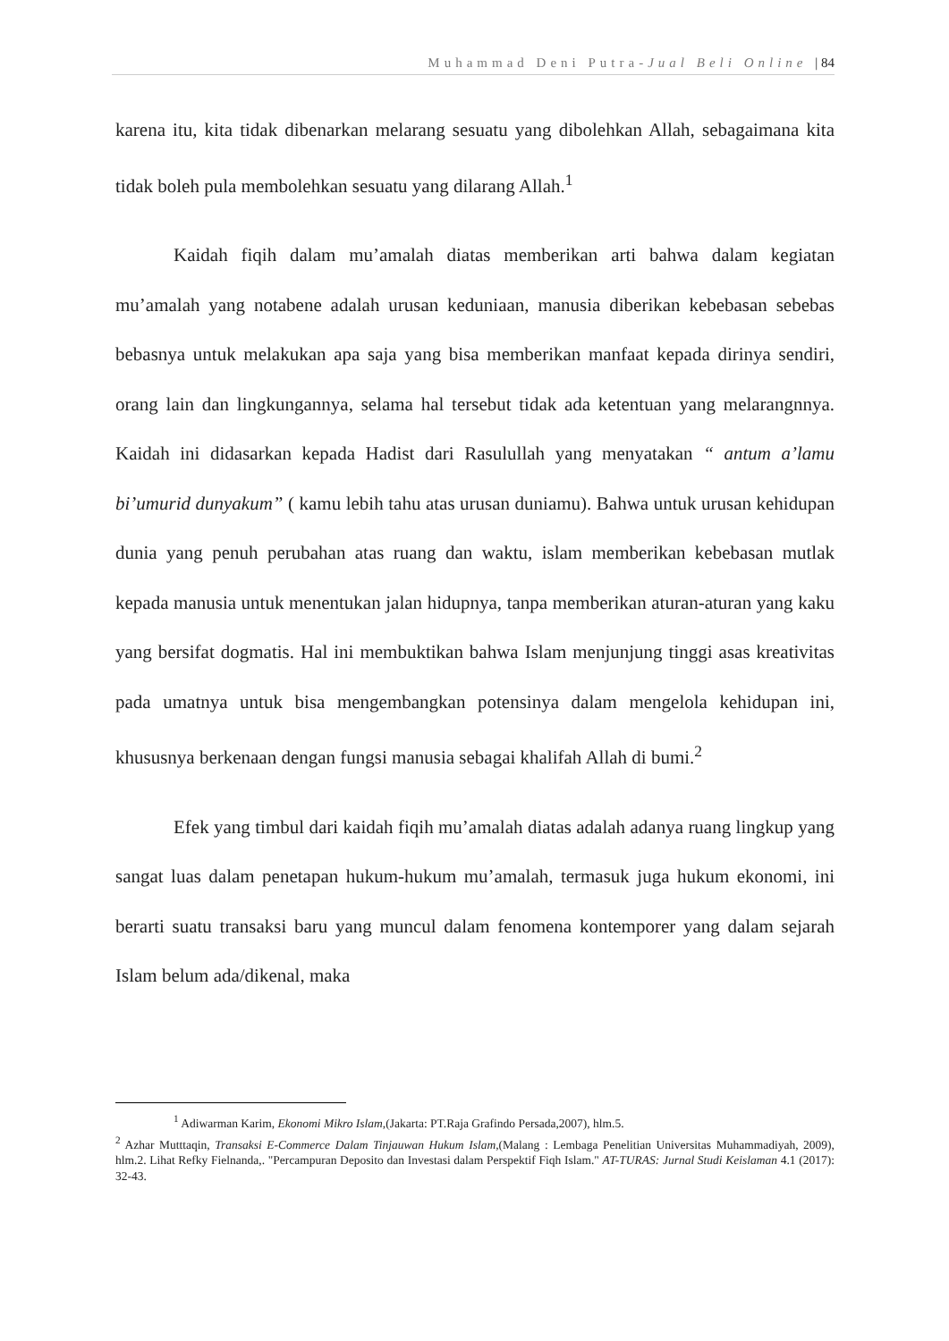Muhammad Deni Putra-Jual Beli Online | 84
karena itu, kita tidak dibenarkan melarang sesuatu yang dibolehkan Allah, sebagaimana kita tidak boleh pula membolehkan sesuatu yang dilarang Allah.<sup>1</sup>
Kaidah fiqih dalam mu’amalah diatas memberikan arti bahwa dalam kegiatan mu’amalah yang notabene adalah urusan keduniaan, manusia diberikan kebebasan sebebas bebasnya untuk melakukan apa saja yang bisa memberikan manfaat kepada dirinya sendiri, orang lain dan lingkungannya, selama hal tersebut tidak ada ketentuan yang melarangnnya. Kaidah ini didasarkan kepada Hadist dari Rasulullah yang menyatakan “ antum a’lamu bi’umurid dunyakum” ( kamu lebih tahu atas urusan duniamu). Bahwa untuk urusan kehidupan dunia yang penuh perubahan atas ruang dan waktu, islam memberikan kebebasan mutlak kepada manusia untuk menentukan jalan hidupnya, tanpa memberikan aturan-aturan yang kaku yang bersifat dogmatis. Hal ini membuktikan bahwa Islam menjunjung tinggi asas kreativitas pada umatnya untuk bisa mengembangkan potensinya dalam mengelola kehidupan ini, khususnya berkenaan dengan fungsi manusia sebagai khalifah Allah di bumi.<sup>2</sup>
Efek yang timbul dari kaidah fiqih mu’amalah diatas adalah adanya ruang lingkup yang sangat luas dalam penetapan hukum-hukum mu’amalah, termasuk juga hukum ekonomi, ini berarti suatu transaksi baru yang muncul dalam fenomena kontemporer yang dalam sejarah Islam belum ada/dikenal, maka
<sup>1</sup> Adiwarman Karim, Ekonomi Mikro Islam,(Jakarta: PT.Raja Grafindo Persada,2007), hlm.5.
<sup>2</sup> Azhar Mutttaqin, Transaksi E-Commerce Dalam Tinjauwan Hukum Islam,(Malang : Lembaga Penelitian Universitas Muhammadiyah, 2009), hlm.2. Lihat Refky Fielnanda,. "Percampuran Deposito dan Investasi dalam Perspektif Fiqh Islam." AT-TURAS: Jurnal Studi Keislaman 4.1 (2017): 32-43.